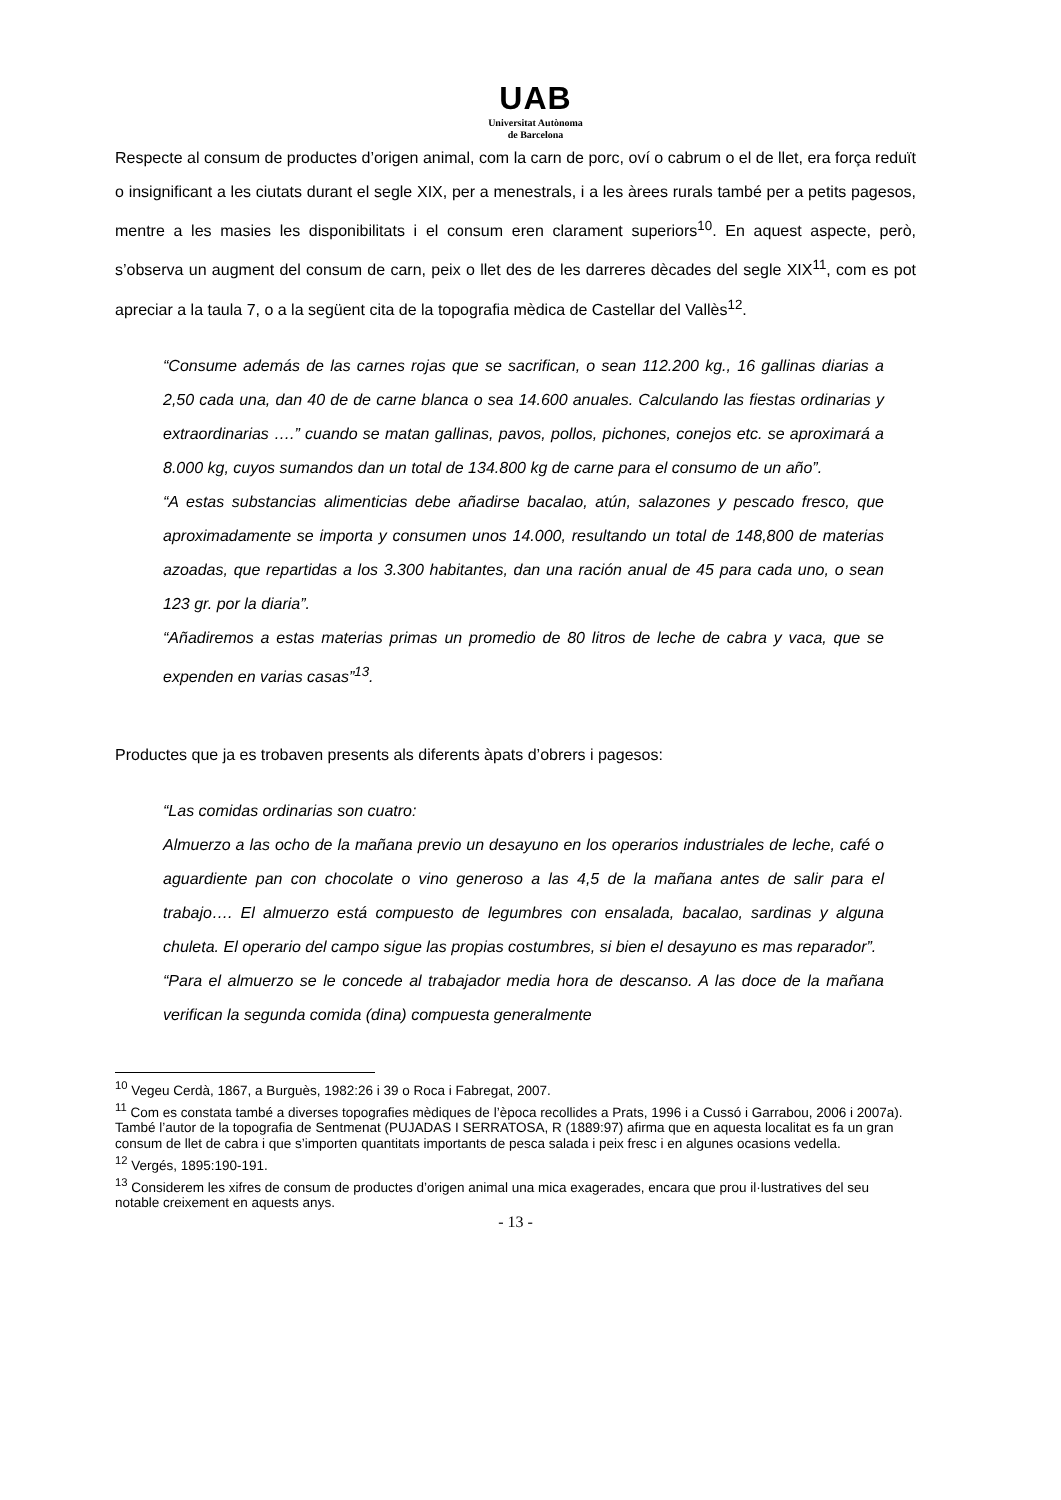UAB
Universitat Autònoma
de Barcelona
Respecte al consum de productes d’origen animal, com la carn de porc, oví o cabrum o el de llet, era força reduït o insignificant a les ciutats durant el segle XIX, per a menestrals, i a les àrees rurals també per a petits pagesos, mentre a les masies les disponibilitats i el consum eren clarament superiors<sup>10</sup>. En aquest aspecte, però, s’observa un augment del consum de carn, peix o llet des de les darreres dècades del segle XIX<sup>11</sup>, com es pot apreciar a la taula 7, o a la següent cita de la topografia mèdica de Castellar del Vallès<sup>12</sup>.
“Consume además de las carnes rojas que se sacrifican, o sean 112.200 kg., 16 gallinas diarias a 2,50 cada una, dan 40 de de carne blanca o sea 14.600 anuales. Calculando las fiestas ordinarias y extraordinarias ….” cuando se matan gallinas, pavos, pollos, pichones, conejos etc. se aproximará a 8.000 kg, cuyos sumandos dan un total de 134.800 kg de carne para el consumo de un año”.
“A estas substancias alimenticias debe añadirse bacalao, atún, salazones y pescado fresco, que aproximadamente se importa y consumen unos 14.000, resultando un total de 148,800 de materias azoadas, que repartidas a los 3.300 habitantes, dan una ración anual de 45 para cada uno, o sean 123 gr. por la diaria”.
“Añadiremos a estas materias primas un promedio de 80 litros de leche de cabra y vaca, que se expenden en varias casas”<sup>13</sup>.
Productes que ja es trobaven presents als diferents àpats d’obrers i pagesos:
“Las comidas ordinarias son cuatro:
Almuerzo a las ocho de la mañana previo un desayuno en los operarios industriales de leche, café o aguardiente pan con chocolate o vino generoso a las 4,5 de la mañana antes de salir para el trabajo…. El almuerzo está compuesto de legumbres con ensalada, bacalao, sardinas y alguna chuleta. El operario del campo sigue las propias costumbres, si bien el desayuno es mas reparador”.
“Para el almuerzo se le concede al trabajador media hora de descanso. A las doce de la mañana verifican la segunda comida (dina) compuesta generalmente
<sup>10</sup> Vegeu Cerdà, 1867, a Burguès, 1982:26 i 39 o Roca i Fabregat, 2007.
<sup>11</sup> Com es constata també a diverses topografies mèdiques de l’època recollides a Prats, 1996 i a Cussó i Garrabou, 2006 i 2007a). També l’autor de la topografia de Sentmenat (PUJADAS I SERRATOSA, R (1889:97) afirma que en aquesta localitat es fa un gran consum de llet de cabra i que s’importen quantitats importants de pesca salada i peix fresc i en algunes ocasions vedella.
<sup>12</sup> Vergés, 1895:190-191.
<sup>13</sup> Considerem les xifres de consum de productes d’origen animal una mica exagerades, encara que prou il·lustratives del seu notable creixement en aquests anys.
- 13 -